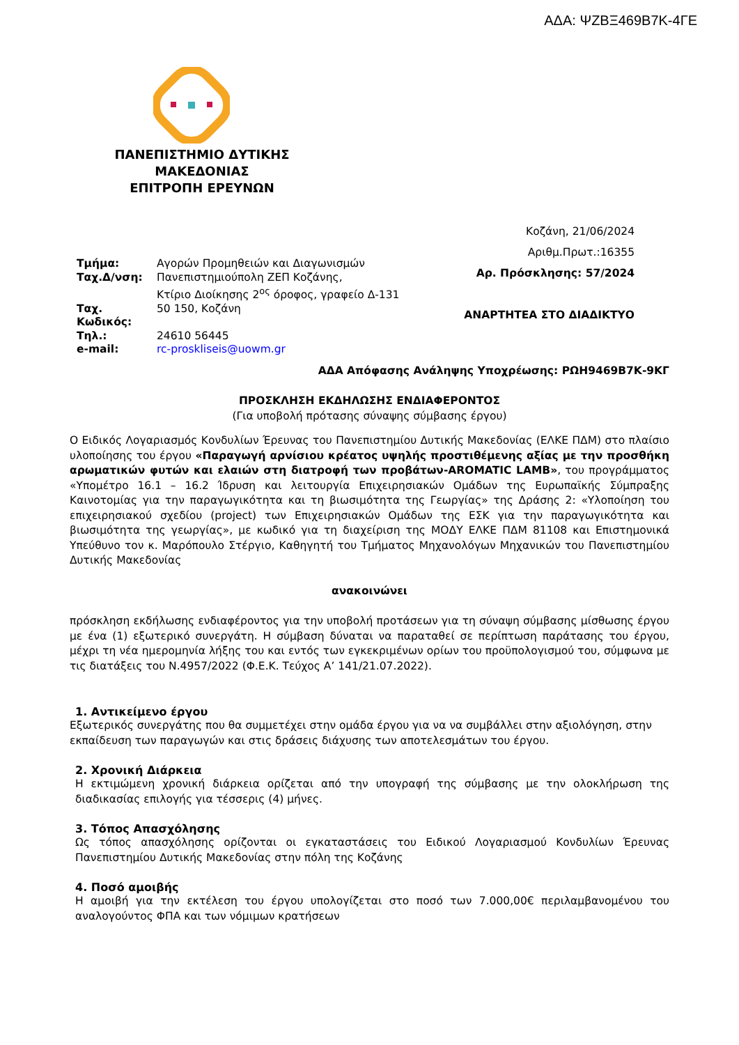ΑΔΑ: ΨΖΒΞ469Β7Κ-4ΓΕ
ΠΑΝΕΠΙΣΤΗΜΙΟ ΔΥΤΙΚΗΣ
ΜΑΚΕΔΟΝΙΑΣ
ΕΠΙΤΡΟΠΗ ΕΡΕΥΝΩΝ
| Τμήμα: | Αγορών Προμηθειών και Διαγωνισμών |
| Ταχ.Δ/νση: | Πανεπιστημιούπολη ΖΕΠ Κοζάνης, Κτίριο Διοίκησης 2<sup>ος</sup> όροφος, γραφείο Δ-131 |
| Ταχ. Κωδικός: | 50 150, Κοζάνη |
| Τηλ.: | 24610 56445 |
| e-mail: | rc-proskliseis@uowm.gr |
Κοζάνη, 21/06/2024
Αριθμ.Πρωτ.:16355
Αρ. Πρόσκλησης: 57/2024
ΑΝΑΡΤΗΤΕΑ ΣΤΟ ΔΙΑΔΙΚΤΥΟ
ΑΔΑ Απόφασης Ανάληψης Υποχρέωσης: ΡΩΗ9469Β7Κ-9ΚΓ
ΠΡΟΣΚΛΗΣΗ ΕΚΔΗΛΩΣΗΣ ΕΝΔΙΑΦΕΡΟΝΤΟΣ
(Για υποβολή πρότασης σύναψης σύμβασης έργου)
Ο Ειδικός Λογαριασμός Κονδυλίων Έρευνας του Πανεπιστημίου Δυτικής Μακεδονίας (ΕΛΚΕ ΠΔΜ) στο πλαίσιο υλοποίησης του έργου «Παραγωγή αρνίσιου κρέατος υψηλής προστιθέμενης αξίας με την προσθήκη αρωματικών φυτών και ελαιών στη διατροφή των προβάτων-AROMATIC LAMB», του προγράμματος «Υπομέτρο 16.1 – 16.2 Ίδρυση και λειτουργία Επιχειρησιακών Ομάδων της Ευρωπαϊκής Σύμπραξης Καινοτομίας για την παραγωγικότητα και τη βιωσιμότητα της Γεωργίας» της Δράσης 2: «Υλοποίηση του επιχειρησιακού σχεδίου (project) των Επιχειρησιακών Ομάδων της ΕΣΚ για την παραγωγικότητα και βιωσιμότητα της γεωργίας», με κωδικό για τη διαχείριση της ΜΟΔΥ ΕΛΚΕ ΠΔΜ 81108 και Επιστημονικά Υπεύθυνο τον κ. Μαρόπουλο Στέργιο, Καθηγητή του Τμήματος Μηχανολόγων Μηχανικών του Πανεπιστημίου Δυτικής Μακεδονίας
ανακοινώνει
πρόσκληση εκδήλωσης ενδιαφέροντος για την υποβολή προτάσεων για τη σύναψη σύμβασης μίσθωσης έργου με ένα (1) εξωτερικό συνεργάτη. Η σύμβαση δύναται να παραταθεί σε περίπτωση παράτασης του έργου, μέχρι τη νέα ημερομηνία λήξης του και εντός των εγκεκριμένων ορίων του προϋπολογισμού του, σύμφωνα με τις διατάξεις του Ν.4957/2022 (Φ.Ε.Κ. Τεύχος Α’ 141/21.07.2022).
1. Αντικείμενο έργου
Εξωτερικός συνεργάτης που θα συμμετέχει στην ομάδα έργου για να να συμβάλλει στην αξιολόγηση, στην εκπαίδευση των παραγωγών και στις δράσεις διάχυσης των αποτελεσμάτων του έργου.
2. Χρονική Διάρκεια
Η εκτιμώμενη χρονική διάρκεια ορίζεται από την υπογραφή της σύμβασης με την ολοκλήρωση της διαδικασίας επιλογής για τέσσερις (4) μήνες.
3. Τόπος Απασχόλησης
Ως τόπος απασχόλησης ορίζονται οι εγκαταστάσεις του Ειδικού Λογαριασμού Κονδυλίων Έρευνας Πανεπιστημίου Δυτικής Μακεδονίας στην πόλη της Κοζάνης
4. Ποσό αμοιβής
Η αμοιβή για την εκτέλεση του έργου υπολογίζεται στο ποσό των 7.000,00€ περιλαμβανομένου του αναλογούντος ΦΠΑ και των νόμιμων κρατήσεων